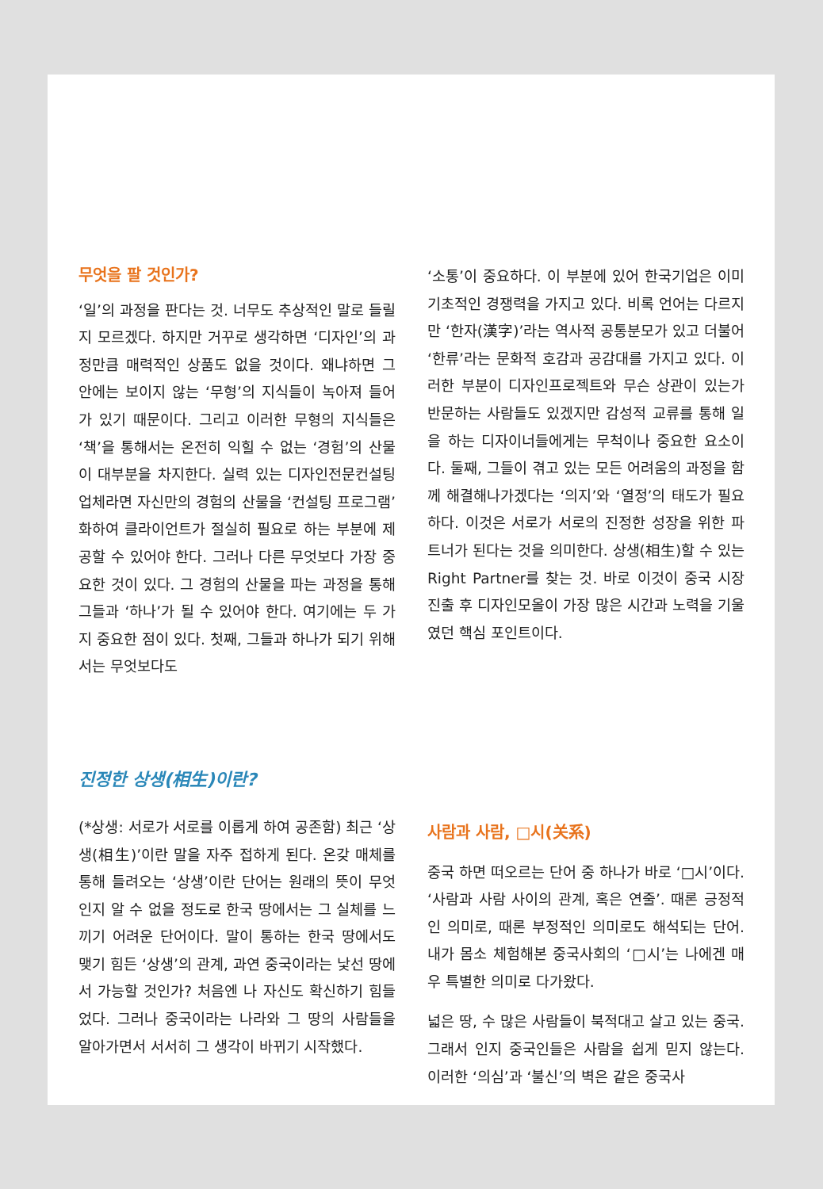무엇을 팔 것인가?
‘일’의 과정을 판다는 것. 너무도 추상적인 말로 들릴지 모르겠다. 하지만 거꾸로 생각하면 ‘디자인’의 과정만큼 매력적인 상품도 없을 것이다. 왜냐하면 그 안에는 보이지 않는 ‘무형’의 지식들이 녹아져 들어가 있기 때문이다. 그리고 이러한 무형의 지식들은 ‘책’을 통해서는 온전히 익힐 수 없는 ‘경험’의 산물이 대부분을 차지한다. 실력 있는 디자인전문컨설팅업체라면 자신만의 경험의 산물을 ‘컨설팅 프로그램’화하여 클라이언트가 절실히 필요로 하는 부분에 제공할 수 있어야 한다. 그러나 다른 무엇보다 가장 중요한 것이 있다. 그 경험의 산물을 파는 과정을 통해 그들과 ‘하나’가 될 수 있어야 한다. 여기에는 두 가지 중요한 점이 있다. 첫째, 그들과 하나가 되기 위해서는 무엇보다도
‘소통’이 중요하다. 이 부분에 있어 한국기업은 이미 기초적인 경쟁력을 가지고 있다. 비록 언어는 다르지만 ‘한자(漢字)’라는 역사적 공통분모가 있고 더불어 ‘한류’라는 문화적 호감과 공감대를 가지고 있다. 이러한 부분이 디자인프로젝트와 무슨 상관이 있는가 반문하는 사람들도 있겠지만 감성적 교류를 통해 일을 하는 디자이너들에게는 무척이나 중요한 요소이다. 둘째, 그들이 겪고 있는 모든 어려움의 과정을 함께 해결해나가겠다는 ‘의지’와 ‘열정’의 태도가 필요하다. 이것은 서로가 서로의 진정한 성장을 위한 파트너가 된다는 것을 의미한다. 상생(相生)할 수 있는 Right Partner를 찾는 것. 바로 이것이 중국 시장 진출 후 디자인모올이 가장 많은 시간과 노력을 기울였던 핵심 포인트이다.
진정한 상생(相生)이란?
(*상생: 서로가 서로를 이롭게 하여 공존함) 최근 ‘상생(相生)’이란 말을 자주 접하게 된다. 온갖 매체를 통해 들려오는 ‘상생’이란 단어는 원래의 뜻이 무엇인지 알 수 없을 정도로 한국 땅에서는 그 실체를 느끼기 어려운 단어이다. 말이 통하는 한국 땅에서도 맺기 힘든 ‘상생’의 관계, 과연 중국이라는 낯선 땅에서 가능할 것인가? 처음엔 나 자신도 확신하기 힘들었다. 그러나 중국이라는 나라와 그 땅의 사람들을 알아가면서 서서히 그 생각이 바뀌기 시작했다.
사람과 사람, □시(关系)
중국 하면 떠오르는 단어 중 하나가 바로 ‘□시’이다. ‘사람과 사람 사이의 관계, 혹은 연줄’. 때론 긍정적인 의미로, 때론 부정적인 의미로도 해석되는 단어. 내가 몸소 체험해본 중국사회의 ‘□시’는 나에겐 매우 특별한 의미로 다가왔다.
넓은 땅, 수 많은 사람들이 북적대고 살고 있는 중국. 그래서 인지 중국인들은 사람을 쉽게 믿지 않는다. 이러한 ‘의심’과 ‘불신’의 벽은 같은 중국사